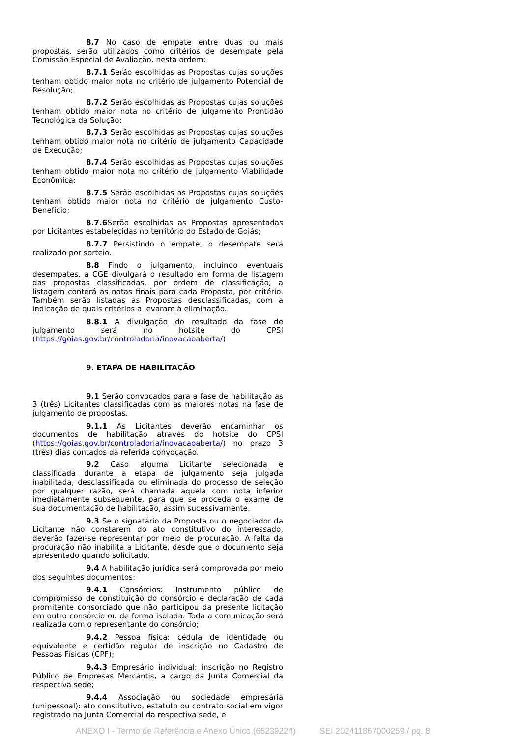8.7 No caso de empate entre duas ou mais propostas, serão utilizados como critérios de desempate pela Comissão Especial de Avaliação, nesta ordem:
8.7.1 Serão escolhidas as Propostas cujas soluções tenham obtido maior nota no critério de julgamento Potencial de Resolução;
8.7.2 Serão escolhidas as Propostas cujas soluções tenham obtido maior nota no critério de julgamento Prontidão Tecnológica da Solução;
8.7.3 Serão escolhidas as Propostas cujas soluções tenham obtido maior nota no critério de julgamento Capacidade de Execução;
8.7.4 Serão escolhidas as Propostas cujas soluções tenham obtido maior nota no critério de julgamento Viabilidade Econômica;
8.7.5 Serão escolhidas as Propostas cujas soluções tenham obtido maior nota no critério de julgamento Custo-Benefício;
8.7.6 Serão escolhidas as Propostas apresentadas por Licitantes estabelecidas no território do Estado de Goiás;
8.7.7 Persistindo o empate, o desempate será realizado por sorteio.
8.8 Findo o julgamento, incluindo eventuais desempates, a CGE divulgará o resultado em forma de listagem das propostas classificadas, por ordem de classificação; a listagem conterá as notas finais para cada Proposta, por critério. Também serão listadas as Propostas desclassificadas, com a indicação de quais critérios a levaram à eliminação.
8.8.1 A divulgação do resultado da fase de julgamento será no hotsite do CPSI (https://goias.gov.br/controladoria/inovacaoaberta/)
9. ETAPA DE HABILITAÇÃO
9.1 Serão convocados para a fase de habilitação as 3 (três) Licitantes classificadas com as maiores notas na fase de julgamento de propostas.
9.1.1 As Licitantes deverão encaminhar os documentos de habilitação através do hotsite do CPSI (https://goias.gov.br/controladoria/inovacaoaberta/) no prazo 3 (três) dias contados da referida convocação.
9.2 Caso alguma Licitante selecionada e classificada durante a etapa de julgamento seja julgada inabilitada, desclassificada ou eliminada do processo de seleção por qualquer razão, será chamada aquela com nota inferior imediatamente subsequente, para que se proceda o exame de sua documentação de habilitação, assim sucessivamente.
9.3 Se o signatário da Proposta ou o negociador da Licitante não constarem do ato constitutivo do interessado, deverão fazer-se representar por meio de procuração. A falta da procuração não inabilita a Licitante, desde que o documento seja apresentado quando solicitado.
9.4 A habilitação jurídica será comprovada por meio dos seguintes documentos:
9.4.1 Consórcios: Instrumento público de compromisso de constituição do consórcio e declaração de cada promitente consorciado que não participou da presente licitação em outro consórcio ou de forma isolada. Toda a comunicação será realizada com o representante do consórcio;
9.4.2 Pessoa física: cédula de identidade ou equivalente e certidão regular de inscrição no Cadastro de Pessoas Físicas (CPF);
9.4.3 Empresário individual: inscrição no Registro Público de Empresas Mercantis, a cargo da Junta Comercial da respectiva sede;
9.4.4 Associação ou sociedade empresária (unipessoal): ato constitutivo, estatuto ou contrato social em vigor registrado na Junta Comercial da respectiva sede, e
ANEXO I - Termo de Referência e Anexo Único (65239224) SEI 202411867000259 / pg. 8